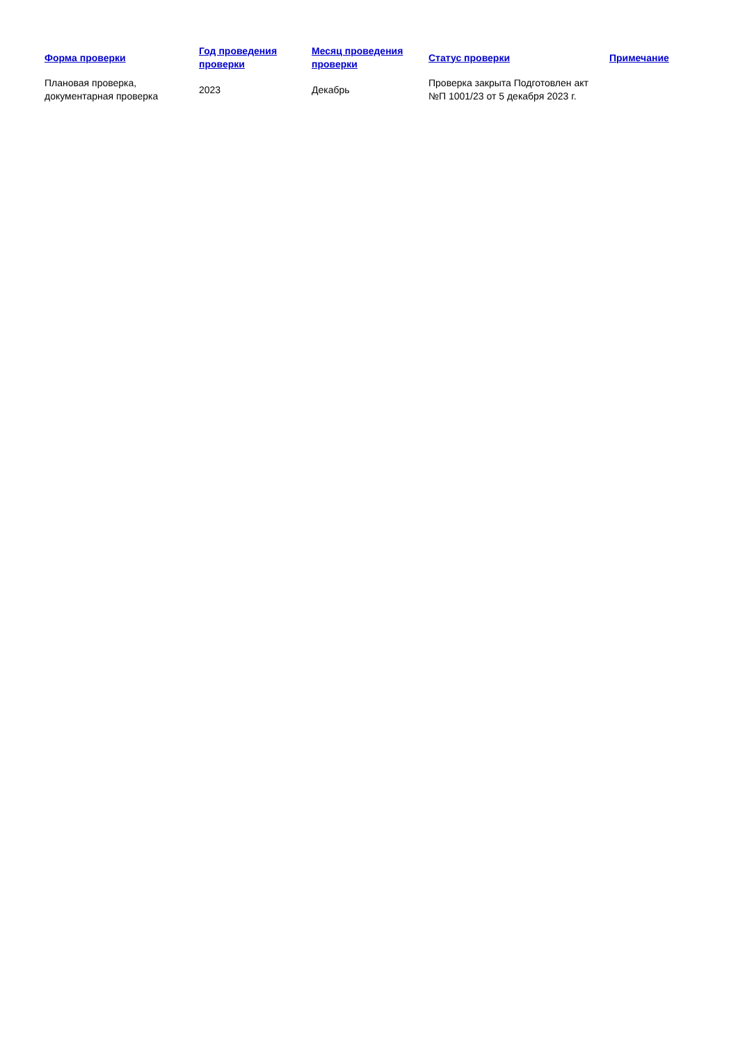| Форма проверки | Год проведения проверки | Месяц проведения проверки | Статус проверки | Примечание |
| --- | --- | --- | --- | --- |
| Плановая проверка, документарная проверка | 2023 | Декабрь | Проверка закрыта Подготовлен акт №П 1001/23 от 5 декабря 2023 г. | |